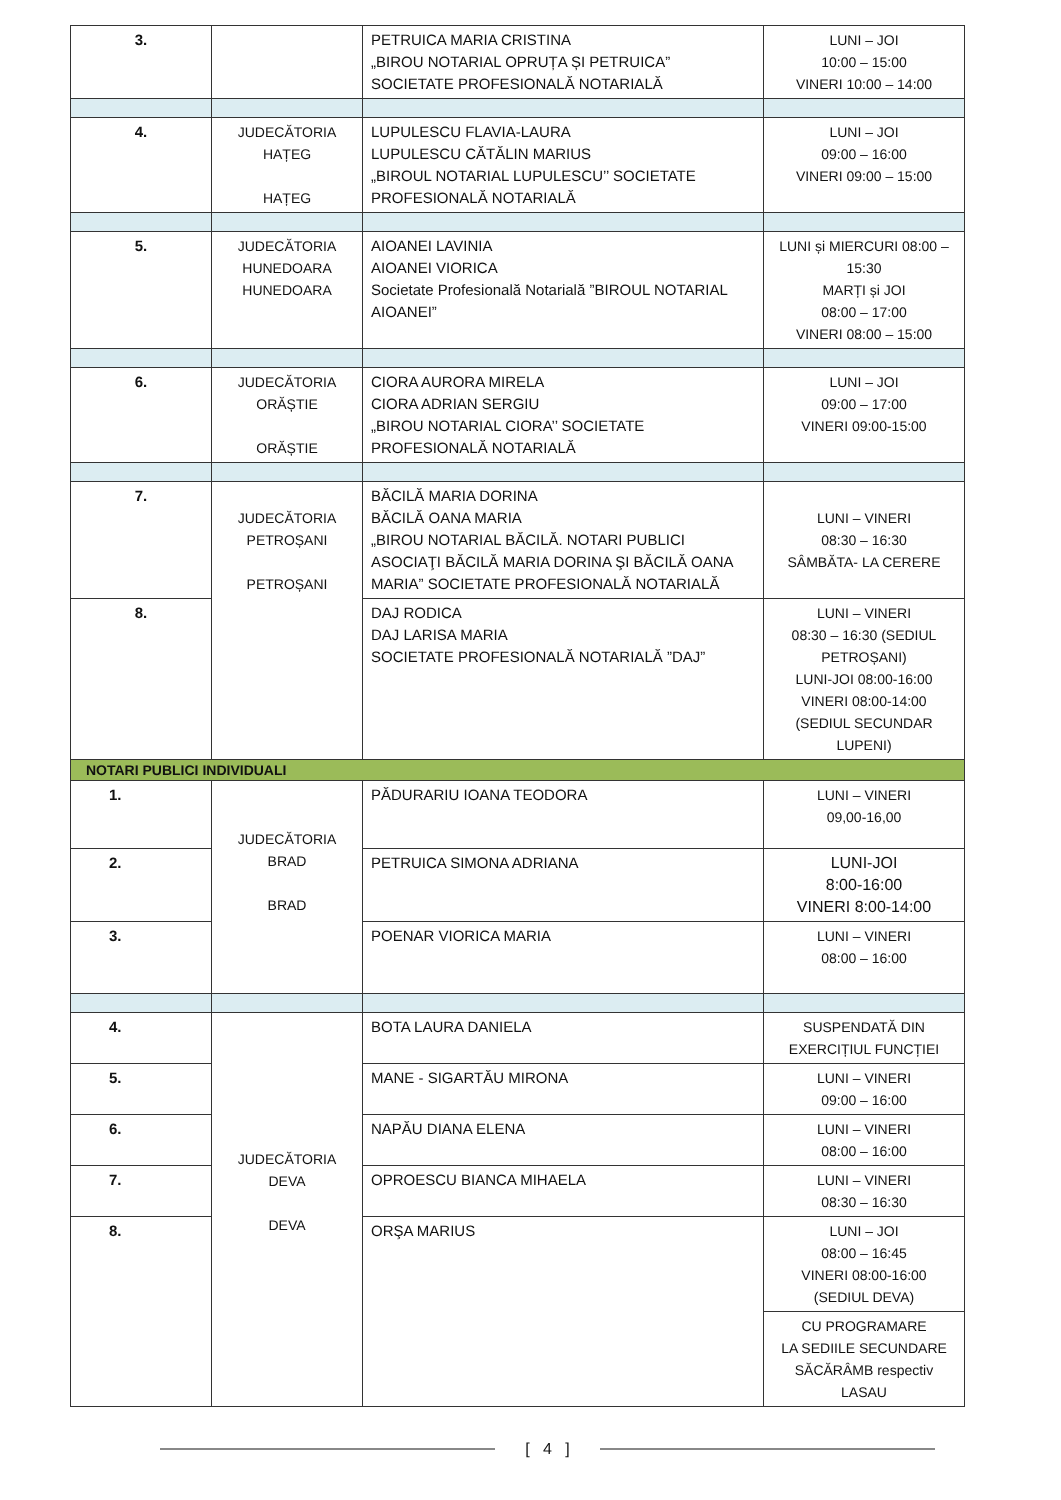| 3. | | PETRUICA MARIA CRISTINA „BIROU NOTARIAL OPRUȚA ȘI PETRUICA” SOCIETATE PROFESIONALĂ NOTARIALĂ | LUNI – JOI 10:00 – 15:00 VINERI 10:00 – 14:00 |
| 4. | JUDECĂTORIA HAȚEG HAȚEG | LUPULESCU FLAVIA-LAURA LUPULESCU CĂTĂLIN MARIUS „BIROUL NOTARIAL LUPULESCU’’ SOCIETATE PROFESIONALĂ NOTARIALĂ | LUNI – JOI 09:00 – 16:00 VINERI 09:00 – 15:00 |
| 5. | JUDECĂTORIA HUNEDOARA HUNEDOARA | AIOANEI LAVINIA AIOANEI VIORICA Societate Profesională Notarială ”BIROUL NOTARIAL AIOANEI” | LUNI și MIERCURI 08:00 – 15:30 MARȚI și JOI 08:00 – 17:00 VINERI 08:00 – 15:00 |
| 6. | JUDECĂTORIA ORĂȘTIE ORĂȘTIE | CIORA AURORA MIRELA CIORA ADRIAN SERGIU „BIROU NOTARIAL CIORA’’ SOCIETATE PROFESIONALĂ NOTARIALĂ | LUNI – JOI 09:00 – 17:00 VINERI 09:00-15:00 |
| 7. | JUDECĂTORIA PETROȘANI PETROȘANI | BĂCILĂ MARIA DORINA BĂCILĂ OANA MARIA „BIROU NOTARIAL BĂCILĂ. NOTARI PUBLICI ASOCIAŢI BĂCILĂ MARIA DORINA ŞI BĂCILĂ OANA MARIA” SOCIETATE PROFESIONALĂ NOTARIALĂ | LUNI – VINERI 08:30 – 16:30 SÂMBĂTA- LA CERERE |
| 8. | | DAJ RODICA DAJ LARISA MARIA SOCIETATE PROFESIONALĂ NOTARIALĂ ”DAJ” | LUNI – VINERI 08:30 – 16:30 (SEDIUL PETROȘANI) LUNI-JOI 08:00-16:00 VINERI 08:00-14:00 (SEDIUL SECUNDAR LUPENI) |
| NOTARI PUBLICI INDIVIDUALI | | | |
| 1. | JUDECĂTORIA BRAD BRAD | PĂDURARIU IOANA TEODORA | LUNI – VINERI 09,00-16,00 |
| 2. | | PETRUICA SIMONA ADRIANA | LUNI-JOI 8:00-16:00 VINERI 8:00-14:00 |
| 3. | | POENAR VIORICA MARIA | LUNI – VINERI 08:00 – 16:00 |
| 4. | JUDECĂTORIA DEVA DEVA | BOTA LAURA DANIELA | SUSPENDATĂ DIN EXERCIȚIUL FUNCȚIEI |
| 5. | | MANE - SIGARTĂU MIRONA | LUNI – VINERI 09:00 – 16:00 |
| 6. | | NAPĂU DIANA ELENA | LUNI – VINERI 08:00 – 16:00 |
| 7. | | OPROESCU BIANCA MIHAELA | LUNI – VINERI 08:30 – 16:30 |
| 8. | | ORŞA MARIUS | LUNI – JOI 08:00 – 16:45 VINERI 08:00-16:00 (SEDIUL DEVA) |
| | | | CU PROGRAMARE LA SEDIILE SECUNDARE SĂCĂRÂMB respectiv LASAU |
[ 4 ]